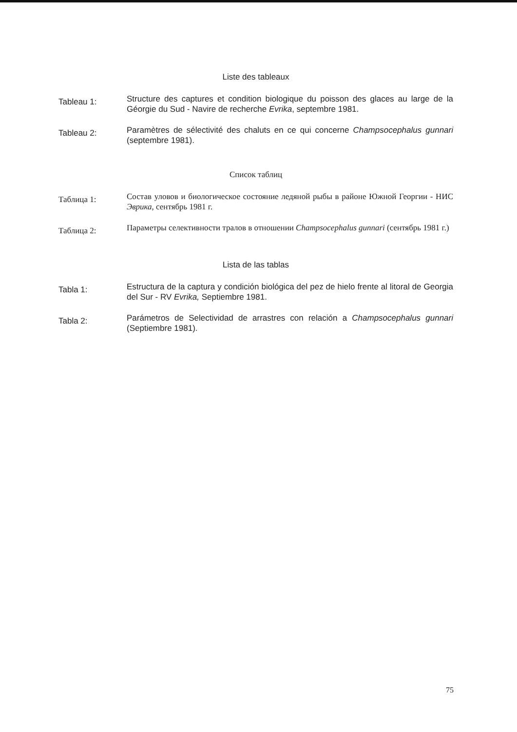Liste des tableaux
Tableau 1:
Structure des captures et condition biologique du poisson des glaces au large de la Géorgie du Sud - Navire de recherche Evrika, septembre 1981.
Tableau 2:
Paramètres de sélectivité des chaluts en ce qui concerne Champsocephalus gunnari (septembre 1981).
Список таблиц
Таблица 1:
Состав уловов и биологическое состояние ледяной рыбы в районе Южной Георгии - НИС Эврика, сентябрь 1981 г.
Таблица 2:
Параметры селективности тралов в отношении Champsocephalus gunnari (сентябрь 1981 г.)
Lista de las tablas
Tabla 1:
Estructura de la captura y condición biológica del pez de hielo frente al litoral de Georgia del Sur - RV Evrika, Septiembre 1981.
Tabla 2:
Parámetros de Selectividad de arrastres con relación a Champsocephalus gunnari (Septiembre 1981).
75